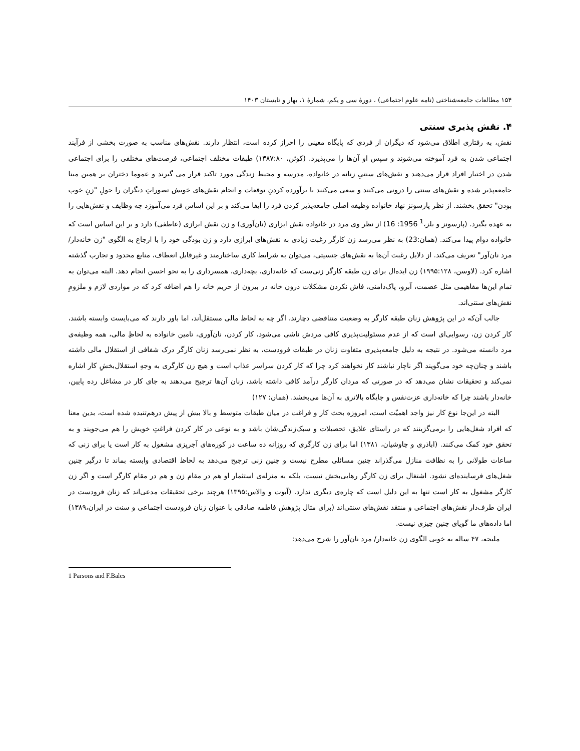۱۵۴ مطالعات جامعه‌شناختی (نامه علوم اجتماعی) ، دورهٔ سی و یکم، شمارهٔ ۱، بهار و تابستان ۱۴۰۳
۴. نقش پذیری سنتی
نقش، به رفتاری اطلاق می‌شود که دیگران از فردی که پایگاه معینی را احراز کرده است، انتظار دارند. نقش‌های مناسب به صورت بخشی از فرآیند اجتماعی شدن به فرد آموخته می‌شوند و سپس او آن‌ها را می‌پذیرد. (کوئن، ۱۳۸۷:۸۰) طبقات مختلف اجتماعی، فرصت‌های مختلفی را برای اجتماعی شدن در اختیار افراد قرار می‌دهند و نقش‌های سنتیِ زنانه در خانواده، مدرسه و محیط زندگی مورد تاکید قرار می گیرند و عموما دختران بر همین مبنا جامعه‌پذیر شده و نقش‌های سنتی را درونی می‌کنند و سعی می‌کنند با برآورده کردنِ توقعات و انجام نقش‌های خویش تصوراتِ دیگران را حولِ "زنِ خوب بودن" تحقق بخشند. از نظر پارسونز نهاد خانواده وظیفه اصلی جامعه‌پذیر کردن فرد را ایفا می‌کند و بر این اساس فرد می‌آموزد چه وظایف و نقش‌هایی را به عهده بگیرد. (پارسونز و بلز،<sup>1</sup> 1956: 16) از نظر وی مرد در خانواده نقش ابزاری (نان‌آوری) و زن نقش ابرازی (عاطفی) دارد و بر این اساس است که خانواده دوام پیدا می‌کند. (همان:23) به نظر می‌رسد زن کارگر رغبت زیادی به نقش‌های ابرازی دارد و زن بودگی خود را با ارجاع به الگوی "زن خانه‌دار/ مرد نان‌آور" تعریف می‌کند. از دلایل رغبت آن‌ها به نقش‌های جنسیتی، می‌توان به شرایط کاری ساختارمند و غیرقابل انعطاف، منابع محدود و تجارب گذشته اشاره کرد. (لاوسن، ۱۹۹۵:۱۲۸) زن ایده‌ال برای زن طبقه کارگر زنی‌ست که خانه‌داری، بچه‌داری، همسرداری را به نحو احسن انجام دهد. البته می‌توان به تمام این‌ها مفاهیمی مثل عصمت، آبرو، پاک‌دامنی، فاش نکردن مشکلات درون خانه در بیرون از حریم خانه را هم اضافه کرد که در مواردی لازم و ملزومِ نقش‌های سنتی‌اند.
جالب آن‌که در این پژوهش زنان طبقه کارگر به وضعیت متناقضی دچارند، اگر چه به لحاظ مالی مستقل‌اَند، اما باور دارند که می‌بایست وابسته باشند، کار کردن زن، رسوایی‌ای است که از عدم مسئولیت‌پذیری کافی مردش ناشی می‌شود، کار کردن، نان‌آوری، تامین خانواده به لحاظِ مالی، همه وظیفه‌ی مرد دانسته می‌شود. در نتیجه به دلیل جامعه‌پذیری متفاوت زنان در طبقات فرودست، به نظر نمی‌رسد زنان کارگر درک شفافی از استقلال مالی داشته باشند و چنان‌چه خود می‌گویند اگر ناچار نباشند کار نخواهند کرد چرا که کار کردن سراسر عذاب است و هیچ زن کارگری به وجهِ استقلال‌بخشِ کار اشاره نمی‌کند و تحقیقات نشان می‌دهد که در صورتی که مردان کارگر درآمد کافی داشته باشد، زنان آن‌ها ترجیح می‌دهند به جای کار در مشاغل رده پایین، خانه‌دار باشند چرا که خانه‌داری عزت‌نفس و جایگاه بالاتری به آن‌ها می‌بخشد. (همان: ۱۲۷)
البته در این‌جا نوع کار نیز واجد اهمیّت است، امروزه بحث کار و فراغت در میان طبقات متوسط و بالا بیش از پیش درهم‌تنیده شده است، بدین معنا که افراد شغل‌هایی را برمی‌گزینند که در راستای علایق، تحصیلات و سبک‌زندگی‌شان باشد و به نوعی در کار کردن فراغتِ خویش را هم می‌جویند و به تحقق خود کمک می‌کنند. (اباذری و چاوشیان، ۱۳۸۱) اما برای زن کارگری که روزانه ده ساعت در کوره‌های آجرپزی مشغول به کار است یا برای زنی که ساعات طولانی را به نظافت منازل می‌گذراند چنین مسائلی مطرح نیست و چنین زنی ترجیح می‌دهد به لحاظ اقتصادی وابسته بماند تا درگیر چنین شغل‌های فرساینده‌ای نشود. اشتغال برای زن کارگر رهایی‌بخش نیست، بلکه به منزله‌ی استثمار او هم در مقام زن و هم در مقام کارگر است و اگر زن کارگر مشغول به کار است تنها به این دلیل است که چاره‌ی دیگری ندارد. (آبوت و والاس:۱۳۹۵) هرچند برخی تحقیقات مدعی‌اند که زنان فرودست در ایران طرف‌دار نقش‌های اجتماعی و منتقد نقش‌های سنتی‌اند (برای مثال پژوهش فاطمه صادقی با عنوان زنان فرودست اجتماعی و سنت در ایران،۱۳۸۹) اما داده‌های ما گویای چنین چیزی نیست.
ملیحه، ۴۷ ساله به خوبی الگوی زن خانه‌دار/ مرد نان‌آور را شرح می‌دهد:
1 Parsons and F.Bales